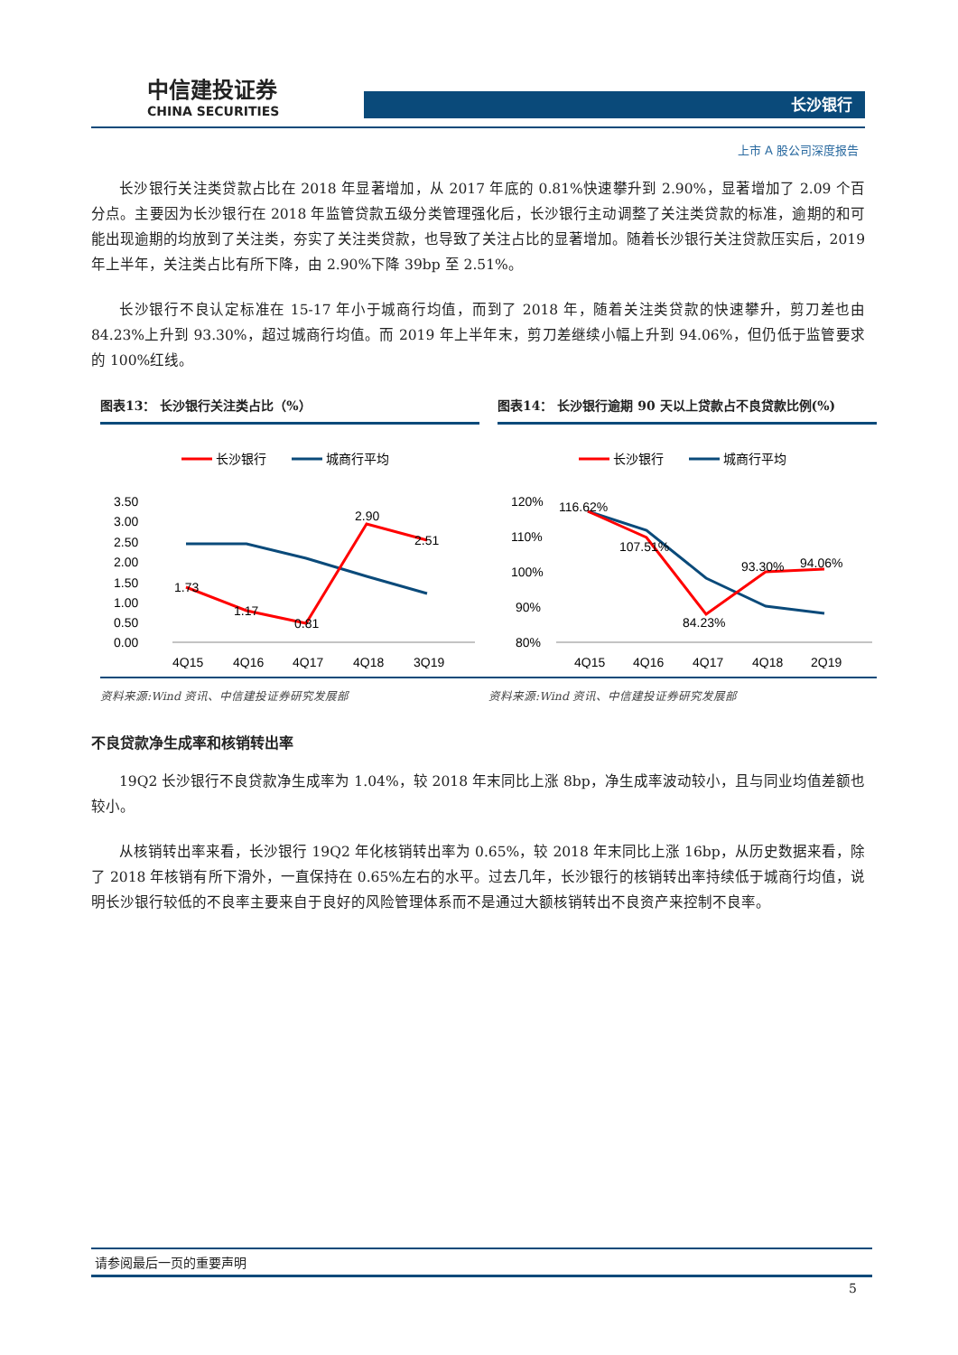中信建投证券
CHINA SECURITIES
长沙银行
上市 A 股公司深度报告
长沙银行关注类贷款占比在 2018 年显著增加，从 2017 年底的 0.81%快速攀升到 2.90%，显著增加了 2.09 个百分点。主要因为长沙银行在 2018 年监管贷款五级分类管理强化后，长沙银行主动调整了关注类贷款的标准，逾期的和可能出现逾期的均放到了关注类，夯实了关注类贷款，也导致了关注占比的显著增加。随着长沙银行关注贷款压实后，2019 年上半年，关注类占比有所下降，由 2.90%下降 39bp 至 2.51%。
长沙银行不良认定标准在 15-17 年小于城商行均值，而到了 2018 年，随着关注类贷款的快速攀升，剪刀差也由 84.23%上升到 93.30%，超过城商行均值。而 2019 年上半年末，剪刀差继续小幅上升到 94.06%，但仍低于监管要求的 100%红线。
图表13： 长沙银行关注类占比（%）
长沙银行
城商行平均
3.50
3.00
2.50
2.00
1.50
1.00
0.50
0.00
1.73
1.17
0.81
2.90
2.51
4Q15
4Q16
4Q17
4Q18
3Q19
图表14： 长沙银行逾期 90 天以上贷款占不良贷款比例(%)
长沙银行
城商行平均
120%
110%
100%
90%
80%
116.62%
107.51%
84.23%
93.30%
94.06%
4Q15
4Q16
4Q17
4Q18
2Q19
资料来源:Wind 资讯、中信建投证券研究发展部 资料来源:Wind 资讯、中信建投证券研究发展部
不良贷款净生成率和核销转出率
19Q2 长沙银行不良贷款净生成率为 1.04%，较 2018 年末同比上涨 8bp，净生成率波动较小，且与同业均值差额也较小。
从核销转出率来看，长沙银行 19Q2 年化核销转出率为 0.65%，较 2018 年末同比上涨 16bp，从历史数据来看，除了 2018 年核销有所下滑外，一直保持在 0.65%左右的水平。过去几年，长沙银行的核销转出率持续低于城商行均值，说明长沙银行较低的不良率主要来自于良好的风险管理体系而不是通过大额核销转出不良资产来控制不良率。
请参阅最后一页的重要声明
5